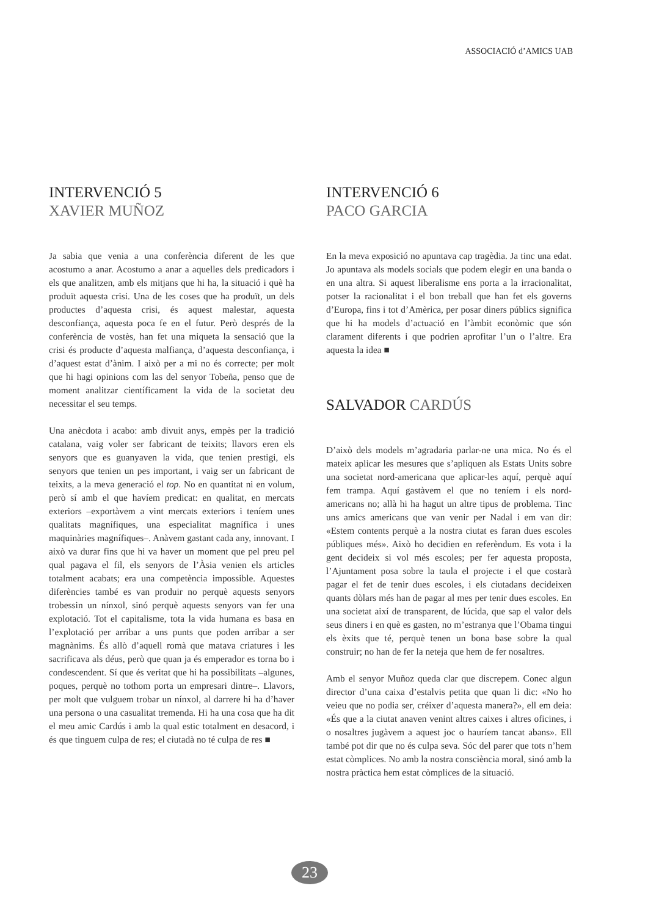ASSOCIACIÓ d’AMICS UAB
INTERVENCIÓ 5
XAVIER MUÑOZ
Ja sabia que venia a una conferència diferent de les que acostumo a anar. Acostumo a anar a aquelles dels predicadors i els que analitzen, amb els mitjans que hi ha, la situació i què ha produït aquesta crisi. Una de les coses que ha produït, un dels productes d’aquesta crisi, és aquest malestar, aquesta desconfiança, aquesta poca fe en el futur. Però després de la conferència de vostès, han fet una miqueta la sensació que la crisi és producte d’aquesta malfiança, d’aquesta desconfiança, i d’aquest estat d’ànim. I això per a mi no és correcte; per molt que hi hagi opinions com las del senyor Tobeña, penso que de moment analitzar científicament la vida de la societat deu necessitar el seu temps.
Una anècdota i acabo: amb divuit anys, empès per la tradició catalana, vaig voler ser fabricant de teixits; llavors eren els senyors que es guanyaven la vida, que tenien prestigi, els senyors que tenien un pes important, i vaig ser un fabricant de teixits, a la meva generació el top. No en quantitat ni en volum, però sí amb el que havíem predicat: en qualitat, en mercats exteriors –exportàvem a vint mercats exteriors i teníem unes qualitats magnífiques, una especialitat magnífica i unes maquinàries magnífiques–. Anàvem gastant cada any, innovant. I això va durar fins que hi va haver un moment que pel preu pel qual pagava el fil, els senyors de l’Àsia venien els articles totalment acabats; era una competència impossible. Aquestes diferències també es van produir no perquè aquests senyors trobessin un nínxol, sinó perquè aquests senyors van fer una explotació. Tot el capitalisme, tota la vida humana es basa en l’explotació per arribar a uns punts que poden arribar a ser magnànims. És allò d’aquell romà que matava criatures i les sacrificava als déus, però que quan ja és emperador es torna bo i condescendent. Sí que és veritat que hi ha possibilitats –algunes, poques, perquè no tothom porta un empresari dintre–. Llavors, per molt que vulguem trobar un nínxol, al darrere hi ha d’haver una persona o una casualitat tremenda. Hi ha una cosa que ha dit el meu amic Cardús i amb la qual estic totalment en desacord, i és que tinguem culpa de res; el ciutadà no té culpa de res ■
INTERVENCIÓ 6
PACO GARCIA
En la meva exposició no apuntava cap tragèdia. Ja tinc una edat. Jo apuntava als models socials que podem elegir en una banda o en una altra. Si aquest liberalisme ens porta a la irracionalitat, potser la racionalitat i el bon treball que han fet els governs d’Europa, fins i tot d’Amèrica, per posar diners públics significa que hi ha models d’actuació en l’àmbit econòmic que són clarament diferents i que podrien aprofitar l’un o l’altre. Era aquesta la idea ■
SALVADOR CARDÚS
D’això dels models m’agradaria parlar-ne una mica. No és el mateix aplicar les mesures que s’apliquen als Estats Units sobre una societat nord-americana que aplicar-les aquí, perquè aquí fem trampa. Aquí gastàvem el que no teníem i els nord-americans no; allà hi ha hagut un altre tipus de problema. Tinc uns amics americans que van venir per Nadal i em van dir: «Estem contents perquè a la nostra ciutat es faran dues escoles públiques més». Això ho decidien en referèndum. Es vota i la gent decideix si vol més escoles; per fer aquesta proposta, l’Ajuntament posa sobre la taula el projecte i el que costarà pagar el fet de tenir dues escoles, i els ciutadans decideixen quants dòlars més han de pagar al mes per tenir dues escoles. En una societat així de transparent, de lúcida, que sap el valor dels seus diners i en què es gasten, no m’estranya que l’Obama tingui els èxits que té, perquè tenen un bona base sobre la qual construir; no han de fer la neteja que hem de fer nosaltres.
Amb el senyor Muñoz queda clar que discrepem. Conec algun director d’una caixa d’estalvis petita que quan li dic: «No ho veieu que no podia ser, créixer d’aquesta manera?», ell em deia: «És que a la ciutat anaven venint altres caixes i altres oficines, i o nosaltres jugàvem a aquest joc o hauríem tancat abans». Ell també pot dir que no és culpa seva. Sóc del parer que tots n’hem estat còmplices. No amb la nostra consciència moral, sinó amb la nostra pràctica hem estat còmplices de la situació.
23